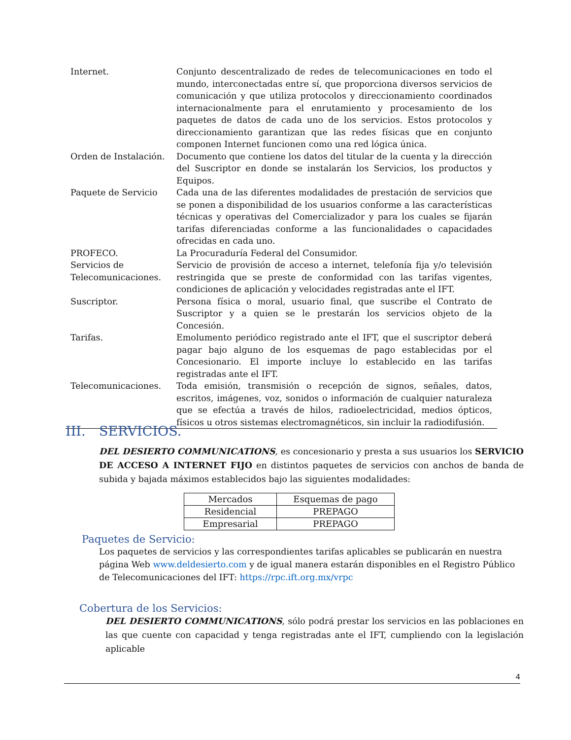| Internet. | Conjunto descentralizado de redes de telecomunicaciones en todo el mundo, interconectadas entre sí, que proporciona diversos servicios de comunicación y que utiliza protocolos y direccionamiento coordinados internacionalmente para el enrutamiento y procesamiento de los paquetes de datos de cada uno de los servicios. Estos protocolos y direccionamiento garantizan que las redes físicas que en conjunto componen Internet funcionen como una red lógica única. |
| Orden de Instalación. | Documento que contiene los datos del titular de la cuenta y la dirección del Suscriptor en donde se instalarán los Servicios, los productos y Equipos. |
| Paquete de Servicio | Cada una de las diferentes modalidades de prestación de servicios que se ponen a disponibilidad de los usuarios conforme a las características técnicas y operativas del Comercializador y para los cuales se fijarán tarifas diferenciadas conforme a las funcionalidades o capacidades ofrecidas en cada uno. |
| PROFECO. | La Procuraduría Federal del Consumidor. |
| Servicios de Telecomunicaciones. | Servicio de provisión de acceso a internet, telefonía fija y/o televisión restringida que se preste de conformidad con las tarifas vigentes, condiciones de aplicación y velocidades registradas ante el IFT. |
| Suscriptor. | Persona física o moral, usuario final, que suscribe el Contrato de Suscriptor y a quien se le prestarán los servicios objeto de la Concesión. |
| Tarifas. | Emolumento periódico registrado ante el IFT, que el suscriptor deberá pagar bajo alguno de los esquemas de pago establecidas por el Concesionario. El importe incluye lo establecido en las tarifas registradas ante el IFT. |
| Telecomunicaciones. | Toda emisión, transmisión o recepción de signos, señales, datos, escritos, imágenes, voz, sonidos o información de cualquier naturaleza que se efectúa a través de hilos, radioelectricidad, medios ópticos, físicos u otros sistemas electromagnéticos, sin incluir la radiodifusión. |
III. SERVICIOS.
DEL DESIERTO COMMUNICATIONS, es concesionario y presta a sus usuarios los SERVICIO DE ACCESO A INTERNET FIJO en distintos paquetes de servicios con anchos de banda de subida y bajada máximos establecidos bajo las siguientes modalidades:
| Mercados | Esquemas de pago |
| --- | --- |
| Residencial | PREPAGO |
| Empresarial | PREPAGO |
Paquetes de Servicio:
Los paquetes de servicios y las correspondientes tarifas aplicables se publicarán en nuestra página Web www.deldesierto.com y de igual manera estarán disponibles en el Registro Público de Telecomunicaciones del IFT: https://rpc.ift.org.mx/vrpc
Cobertura de los Servicios:
DEL DESIERTO COMMUNICATIONS, sólo podrá prestar los servicios en las poblaciones en las que cuente con capacidad y tenga registradas ante el IFT, cumpliendo con la legislación aplicable
4